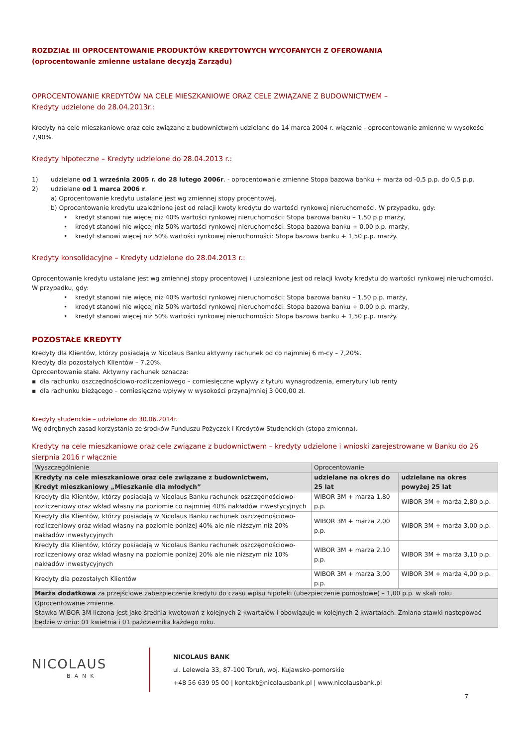ROZDZIAŁ III OPROCENTOWANIE PRODUKTÓW KREDYTOWYCH WYCOFANYCH Z OFEROWANIA
(oprocentowanie zmienne ustalane decyzją Zarządu)
OPROCENTOWANIE KREDYTÓW NA CELE MIESZKANIOWE ORAZ CELE ZWIĄZANE Z BUDOWNICTWEM –
Kredyty udzielone do 28.04.2013r.:
Kredyty na cele mieszkaniowe oraz cele związane z budownictwem udzielane do 14 marca 2004 r. włącznie - oprocentowanie zmienne w wysokości 7,90%.
Kredyty hipoteczne – Kredyty udzielone do 28.04.2013 r.:
1) udzielane od 1 września 2005 r. do 28 lutego 2006r. - oprocentowanie zmienne Stopa bazowa banku + marża od -0,5 p.p. do 0,5 p.p.
2) udzielane od 1 marca 2006 r.
a) Oprocentowanie kredytu ustalane jest wg zmiennej stopy procentowej.
b) Oprocentowanie kredytu uzależnione jest od relacji kwoty kredytu do wartości rynkowej nieruchomości. W przypadku, gdy:
• kredyt stanowi nie więcej niż 40% wartości rynkowej nieruchomości: Stopa bazowa banku – 1,50 p.p marży,
• kredyt stanowi nie więcej niż 50% wartości rynkowej nieruchomości: Stopa bazowa banku + 0,00 p.p. marży,
• kredyt stanowi więcej niż 50% wartości rynkowej nieruchomości: Stopa bazowa banku + 1,50 p.p. marży.
Kredyty konsolidacyjne – Kredyty udzielone do 28.04.2013 r.:
Oprocentowanie kredytu ustalane jest wg zmiennej stopy procentowej i uzależnione jest od relacji kwoty kredytu do wartości rynkowej nieruchomości. W przypadku, gdy:
• kredyt stanowi nie więcej niż 40% wartości rynkowej nieruchomości: Stopa bazowa banku – 1,50 p.p. marży,
• kredyt stanowi nie więcej niż 50% wartości rynkowej nieruchomości: Stopa bazowa banku + 0,00 p.p. marży,
• kredyt stanowi więcej niż 50% wartości rynkowej nieruchomości: Stopa bazowa banku + 1,50 p.p. marży.
POZOSTAŁE KREDYTY
Kredyty dla Klientów, którzy posiadają w Nicolaus Banku aktywny rachunek od co najmniej 6 m-cy – 7,20%.
Kredyty dla pozostałych Klientów – 7,20%.
Oprocentowanie stałe. Aktywny rachunek oznacza:
▪ dla rachunku oszczędnościowo-rozliczeniowego – comiesięczne wpływy z tytułu wynagrodzenia, emerytury lub renty
▪ dla rachunku bieżącego – comiesięczne wpływy w wysokości przynajmniej 3 000,00 zł.
Kredyty studenckie – udzielone do 30.06.2014r.
Wg odrębnych zasad korzystania ze środków Funduszu Pożyczek i Kredytów Studenckich (stopa zmienna).
Kredyty na cele mieszkaniowe oraz cele związane z budownictwem – kredyty udzielone i wnioski zarejestrowane w Banku do 26 sierpnia 2016 r włącznie
| Wyszczególnienie | Oprocentowanie | |
| Kredyty na cele mieszkaniowe oraz cele związane z budownictwem, Kredyt mieszkaniowy „Mieszkanie dla młodych” | udzielane na okres do 25 lat | udzielane na okres powyżej 25 lat |
| Kredyty dla Klientów, którzy posiadają w Nicolaus Banku rachunek oszczędnościowo-rozliczeniowy oraz wkład własny na poziomie co najmniej 40% nakładów inwestycyjnych | WIBOR 3M + marża 1,80 p.p. | WIBOR 3M + marża 2,80 p.p. |
| Kredyty dla Klientów, którzy posiadają w Nicolaus Banku rachunek oszczędnościowo-rozliczeniowy oraz wkład własny na poziomie poniżej 40% ale nie niższym niż 20% nakładów inwestycyjnych | WIBOR 3M + marża 2,00 p.p. | WIBOR 3M + marża 3,00 p.p. |
| Kredyty dla Klientów, którzy posiadają w Nicolaus Banku rachunek oszczędnościowo-rozliczeniowy oraz wkład własny na poziomie poniżej 20% ale nie niższym niż 10% nakładów inwestycyjnych | WIBOR 3M + marża 2,10 p.p. | WIBOR 3M + marża 3,10 p.p. |
| Kredyty dla pozostałych Klientów | WIBOR 3M + marża 3,00 p.p. | WIBOR 3M + marża 4,00 p.p. |
| Marża dodatkowa za przejściowe zabezpieczenie kredytu do czasu wpisu hipoteki (ubezpieczenie pomostowe) – 1,00 p.p. w skali roku | | |
| Oprocentowanie zmienne. Stawka WIBOR 3M liczona jest jako średnia kwotowań z kolejnych 2 kwartałów i obowiązuje w kolejnych 2 kwartałach. Zmiana stawki następować będzie w dniu: 01 kwietnia i 01 października każdego roku. | | |
NICOLAUS
BANK
NICOLAUS BANK
ul. Lelewela 33, 87-100 Toruń, woj. Kujawsko-pomorskie
+48 56 639 95 00 | kontakt@nicolausbank.pl | www.nicolausbank.pl
7